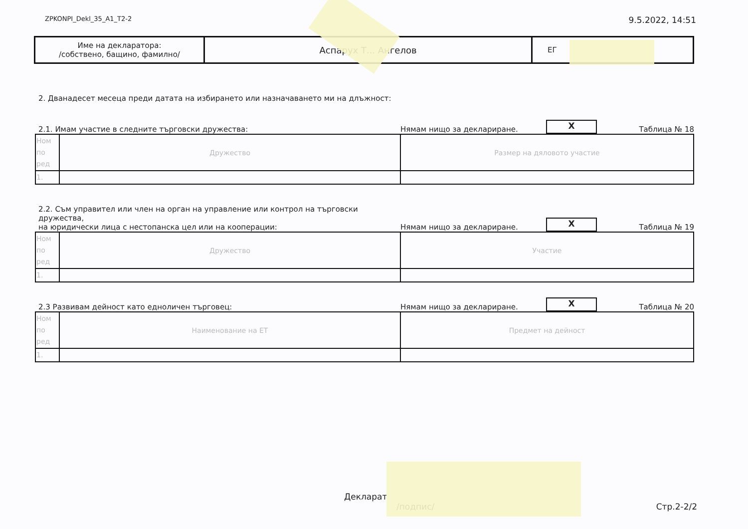ZPKONPI_Dekl_35_A1_T2-2 9.5.2022, 14:51
| Име на декларатора: /собствено, бащино, фамилно/ | Аспарух Т... Ангелов | ЕГ |
2. Дванадесет месеца преди датата на избирането или назначаването ми на длъжност:
2.1. Имам участие в следните търговски дружества: Нямам нищо за деклариране. X Таблица № 18
| Ном по ред | Дружество | Размер на дяловото участие |
| 1. | | |
2.2. Съм управител или член на орган на управление или контрол на търговски дружества,
на юридически лица с нестопанска цел или на кооперации: Нямам нищо за деклариране. X Таблица № 19
| Ном по ред | Дружество | Участие |
| 1. | | |
2.3 Развивам дейност като едноличен търговец: Нямам нищо за деклариране. X Таблица № 20
| Ном по ред | Наименование на ЕТ | Предмет на дейност |
| 1. | | |
Декларат
/подпис/
Стр.2-2/2